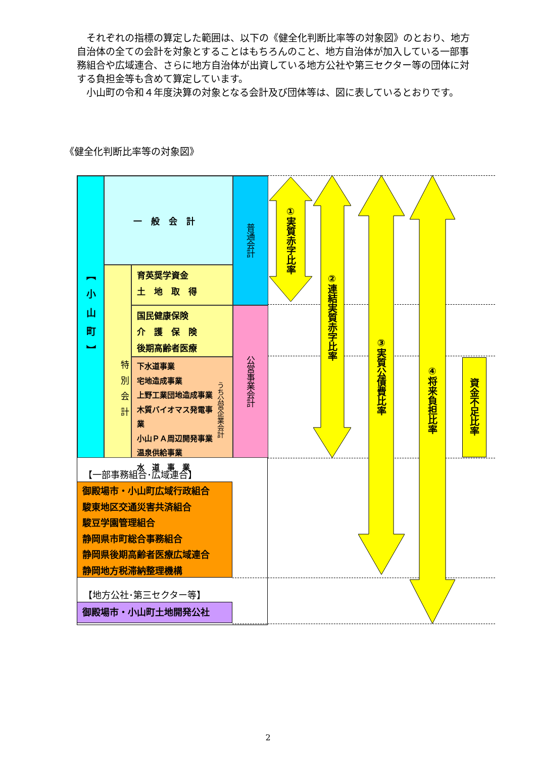それぞれの指標の算定した範囲は、以下の《健全化判断比率等の対象図》のとおり、地方自治体の全ての会計を対象とすることはもちろんのこと、地方自治体が加入している一部事務組合や広域連合、さらに地方自治体が出資している地方公社や第三セクター等の団体に対する負担金等も含めて算定しています。
　小山町の令和４年度決算の対象となる会計及び団体等は、図に表しているとおりです。
《健全化判断比率等の対象図》
【小山町】
一般会計
特別会計
育英奨学資金
土　地　取　得
国民健康保険
介　護　保　険
後期高齢者医療
下水道事業
宅地造成事業
上野工業団地造成事業
木質バイオマス発電事業
小山ＰＡ周辺開発事業
温泉供給事業
水　道　事　業
うち公営企業会計
普通会計
公営事業会計
①実質赤字比率
②連結実質赤字比率
③実質公債費比率
④将来負担比率
資金不足比率
【一部事務組合･広域連合】
御殿場市・小山町広域行政組合
駿東地区交通災害共済組合
駿豆学園管理組合
静岡県市町総合事務組合
静岡県後期高齢者医療広域連合
静岡地方税滞納整理機構
【地方公社･第三セクター等】
御殿場市・小山町土地開発公社
2